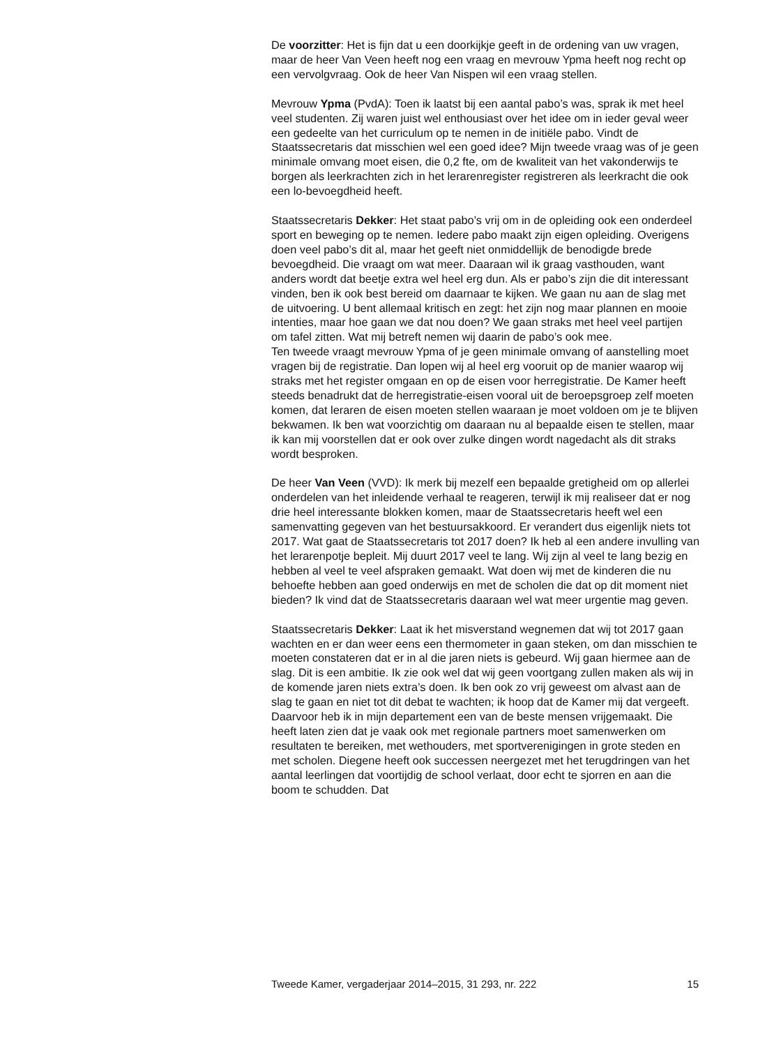De voorzitter: Het is fijn dat u een doorkijkje geeft in de ordening van uw vragen, maar de heer Van Veen heeft nog een vraag en mevrouw Ypma heeft nog recht op een vervolgvraag. Ook de heer Van Nispen wil een vraag stellen.
Mevrouw Ypma (PvdA): Toen ik laatst bij een aantal pabo’s was, sprak ik met heel veel studenten. Zij waren juist wel enthousiast over het idee om in ieder geval weer een gedeelte van het curriculum op te nemen in de initiële pabo. Vindt de Staatssecretaris dat misschien wel een goed idee? Mijn tweede vraag was of je geen minimale omvang moet eisen, die 0,2 fte, om de kwaliteit van het vakonderwijs te borgen als leerkrachten zich in het lerarenregister registreren als leerkracht die ook een lo-bevoegdheid heeft.
Staatssecretaris Dekker: Het staat pabo’s vrij om in de opleiding ook een onderdeel sport en beweging op te nemen. Iedere pabo maakt zijn eigen opleiding. Overigens doen veel pabo’s dit al, maar het geeft niet onmiddellijk de benodigde brede bevoegdheid. Die vraagt om wat meer. Daaraan wil ik graag vasthouden, want anders wordt dat beetje extra wel heel erg dun. Als er pabo’s zijn die dit interessant vinden, ben ik ook best bereid om daarnaar te kijken. We gaan nu aan de slag met de uitvoering. U bent allemaal kritisch en zegt: het zijn nog maar plannen en mooie intenties, maar hoe gaan we dat nou doen? We gaan straks met heel veel partijen om tafel zitten. Wat mij betreft nemen wij daarin de pabo’s ook mee.
Ten tweede vraagt mevrouw Ypma of je geen minimale omvang of aanstelling moet vragen bij de registratie. Dan lopen wij al heel erg vooruit op de manier waarop wij straks met het register omgaan en op de eisen voor herregistratie. De Kamer heeft steeds benadrukt dat de herregistratie-eisen vooral uit de beroepsgroep zelf moeten komen, dat leraren de eisen moeten stellen waaraan je moet voldoen om je te blijven bekwamen. Ik ben wat voorzichtig om daaraan nu al bepaalde eisen te stellen, maar ik kan mij voorstellen dat er ook over zulke dingen wordt nagedacht als dit straks wordt besproken.
De heer Van Veen (VVD): Ik merk bij mezelf een bepaalde gretigheid om op allerlei onderdelen van het inleidende verhaal te reageren, terwijl ik mij realiseer dat er nog drie heel interessante blokken komen, maar de Staatssecretaris heeft wel een samenvatting gegeven van het bestuursakkoord. Er verandert dus eigenlijk niets tot 2017. Wat gaat de Staatssecretaris tot 2017 doen? Ik heb al een andere invulling van het lerarenpotje bepleit. Mij duurt 2017 veel te lang. Wij zijn al veel te lang bezig en hebben al veel te veel afspraken gemaakt. Wat doen wij met de kinderen die nu behoefte hebben aan goed onderwijs en met de scholen die dat op dit moment niet bieden? Ik vind dat de Staatssecretaris daaraan wel wat meer urgentie mag geven.
Staatssecretaris Dekker: Laat ik het misverstand wegnemen dat wij tot 2017 gaan wachten en er dan weer eens een thermometer in gaan steken, om dan misschien te moeten constateren dat er in al die jaren niets is gebeurd. Wij gaan hiermee aan de slag. Dit is een ambitie. Ik zie ook wel dat wij geen voortgang zullen maken als wij in de komende jaren niets extra’s doen. Ik ben ook zo vrij geweest om alvast aan de slag te gaan en niet tot dit debat te wachten; ik hoop dat de Kamer mij dat vergeeft. Daarvoor heb ik in mijn departement een van de beste mensen vrijgemaakt. Die heeft laten zien dat je vaak ook met regionale partners moet samenwerken om resultaten te bereiken, met wethouders, met sportverenigingen in grote steden en met scholen. Diegene heeft ook successen neergezet met het terugdringen van het aantal leerlingen dat voortijdig de school verlaat, door echt te sjorren en aan die boom te schudden. Dat
Tweede Kamer, vergaderjaar 2014–2015, 31 293, nr. 222 15